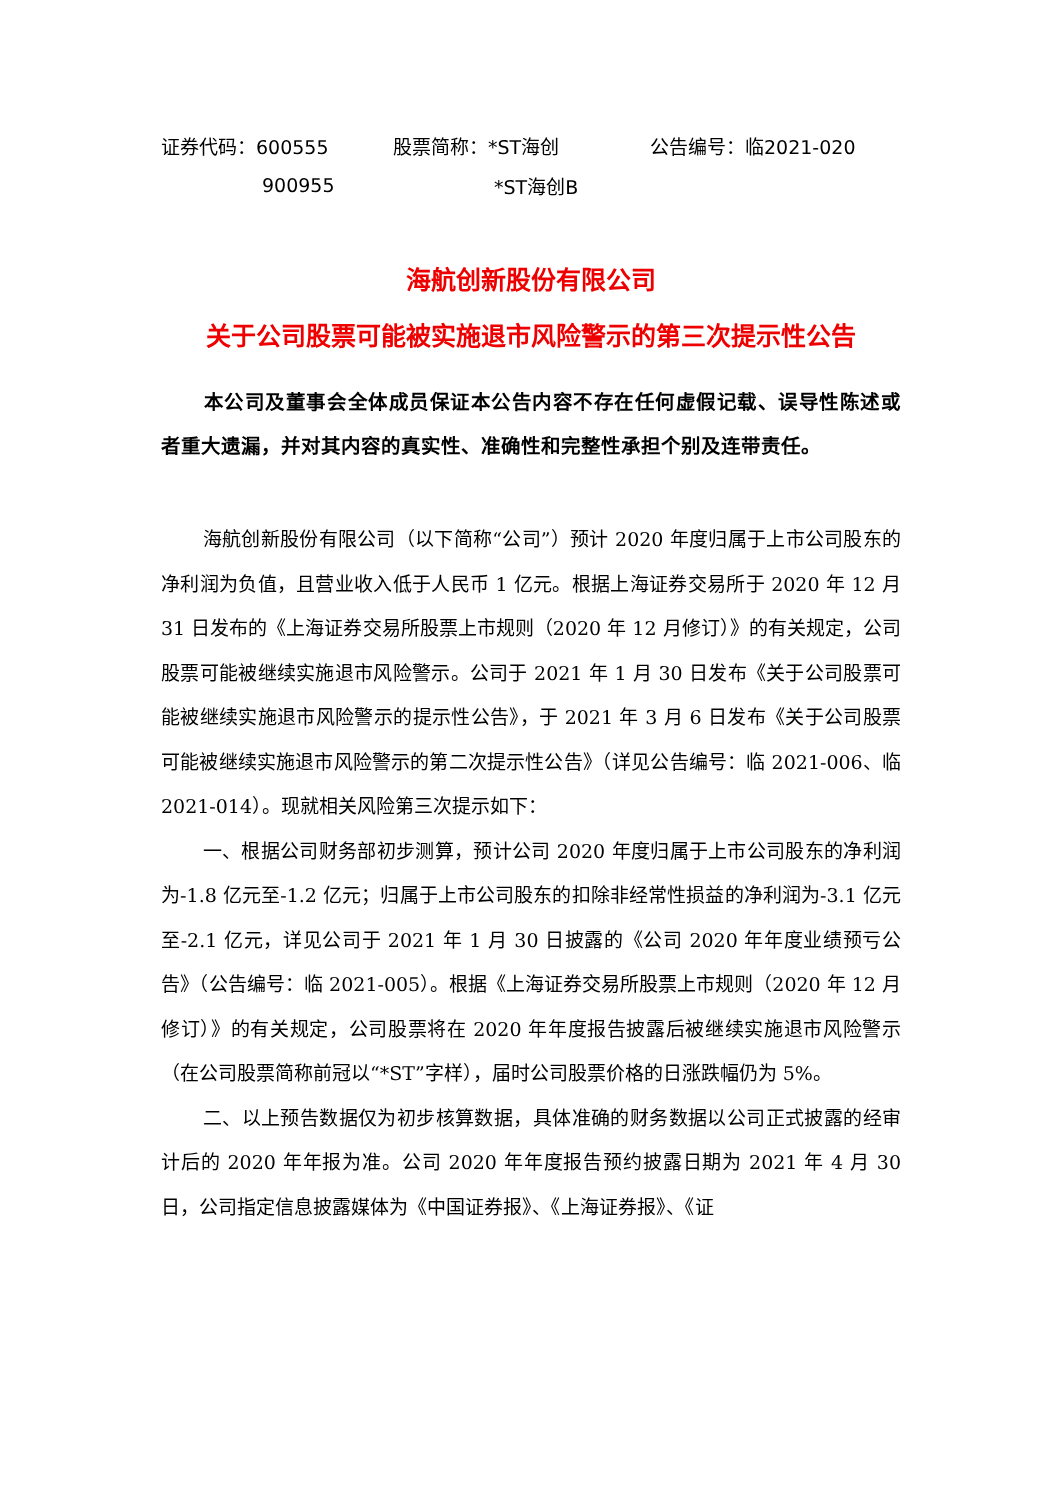| 证券代码：600555 | 股票简称：*ST海创 | 公告编号：临2021-020 |
| 900955 | *ST海创B | |
海航创新股份有限公司
关于公司股票可能被实施退市风险警示的第三次提示性公告
本公司及董事会全体成员保证本公告内容不存在任何虚假记载、误导性陈述或者重大遗漏，并对其内容的真实性、准确性和完整性承担个别及连带责任。
海航创新股份有限公司（以下简称“公司”）预计 2020 年度归属于上市公司股东的净利润为负值，且营业收入低于人民币 1 亿元。根据上海证券交易所于 2020 年 12 月 31 日发布的《上海证券交易所股票上市规则（2020 年 12 月修订）》的有关规定，公司股票可能被继续实施退市风险警示。公司于 2021 年 1 月 30 日发布《关于公司股票可能被继续实施退市风险警示的提示性公告》，于 2021 年 3 月 6 日发布《关于公司股票可能被继续实施退市风险警示的第二次提示性公告》（详见公告编号：临 2021-006、临 2021-014）。现就相关风险第三次提示如下：
一、根据公司财务部初步测算，预计公司 2020 年度归属于上市公司股东的净利润为-1.8 亿元至-1.2 亿元；归属于上市公司股东的扣除非经常性损益的净利润为-3.1 亿元至-2.1 亿元，详见公司于 2021 年 1 月 30 日披露的《公司 2020 年年度业绩预亏公告》（公告编号：临 2021-005）。根据《上海证券交易所股票上市规则（2020 年 12 月修订）》的有关规定，公司股票将在 2020 年年度报告披露后被继续实施退市风险警示（在公司股票简称前冠以“*ST”字样），届时公司股票价格的日涨跌幅仍为 5%。
二、以上预告数据仅为初步核算数据，具体准确的财务数据以公司正式披露的经审计后的 2020 年年报为准。公司 2020 年年度报告预约披露日期为 2021 年 4 月 30 日，公司指定信息披露媒体为《中国证券报》、《上海证券报》、《证